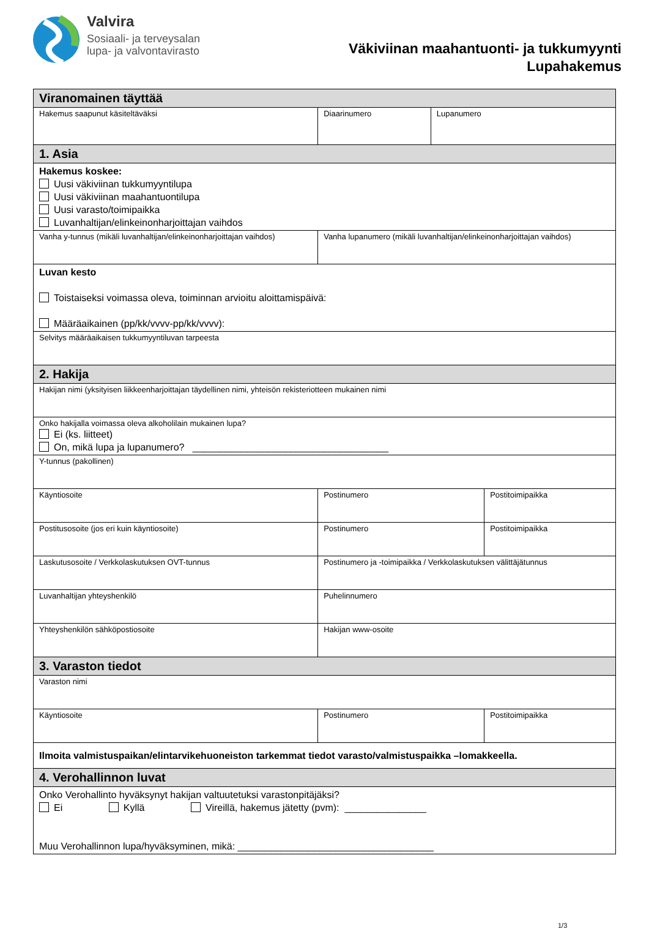Valvira
Sosiaali- ja terveysalan
lupa- ja valvontavirasto
Väkiviinan maahantuonti- ja tukkumyynti
Lupahakemus
| Viranomainen täyttää | | | | | |
| Hakemus saapunut käsiteltäväksi | Diaarinumero | | | Lupanumero | |
| 1. Asia | | | | | |
| Hakemus koskee: Uusi väkiviinan tukkumyyntilupa Uusi väkiviinan maahantuontilupa Uusi varasto/toimipaikka Luvanhaltijan/elinkeinonharjoittajan vaihdos | | | | | |
| Vanha y-tunnus (mikäli luvanhaltijan/elinkeinonharjoittajan vaihdos) | | Vanha lupanumero (mikäli luvanhaltijan/elinkeinonharjoittajan vaihdos) | | | |
| Luvan kesto Toistaiseksi voimassa oleva, toiminnan arvioitu aloittamispäivä: Määräaikainen (pp/kk/vvvv-pp/kk/vvvv): | | | | | |
| Selvitys määräaikaisen tukkumyyntiluvan tarpeesta | | | | | |
| 2. Hakija | | | | | |
| Hakijan nimi (yksityisen liikkeenharjoittajan täydellinen nimi, yhteisön rekisteriotteen mukainen nimi | | | | | |
| Onko hakijalla voimassa oleva alkoholilain mukainen lupa? Ei (ks. liitteet) On, mikä lupa ja lupanumero? ____________________________________ | | | | | |
| Y-tunnus (pakollinen) | | | | | |
| Käyntiosoite | | | Postinumero | | Postitoimipaikka |
| Postitusosoite (jos eri kuin käyntiosoite) | | | Postinumero | | Postitoimipaikka |
| Laskutusosoite / Verkkolaskutuksen OVT-tunnus | | Postinumero ja -toimipaikka / Verkkolaskutuksen välittäjätunnus | | | |
| Luvanhaltijan yhteyshenkilö | | Puhelinnumero | | | |
| Yhteyshenkilön sähköpostiosoite | | Hakijan www-osoite | | | |
| 3. Varaston tiedot | | | | | |
| Varaston nimi | | | | | |
| Käyntiosoite | | | Postinumero | | Postitoimipaikka |
| Ilmoita valmistuspaikan/elintarvikehuoneiston tarkemmat tiedot varasto/valmistuspaikka –lomakkeella. | | | | | |
| 4. Verohallinnon luvat | | | | | |
| Onko Verohallinto hyväksynyt hakijan valtuutetuksi varastonpitäjäksi? Ei Kyllä Vireillä, hakemus jätetty (pvm): _______________ Muu Verohallinnon lupa/hyväksyminen, mikä: ____________________________________ | | | | | |
1/3